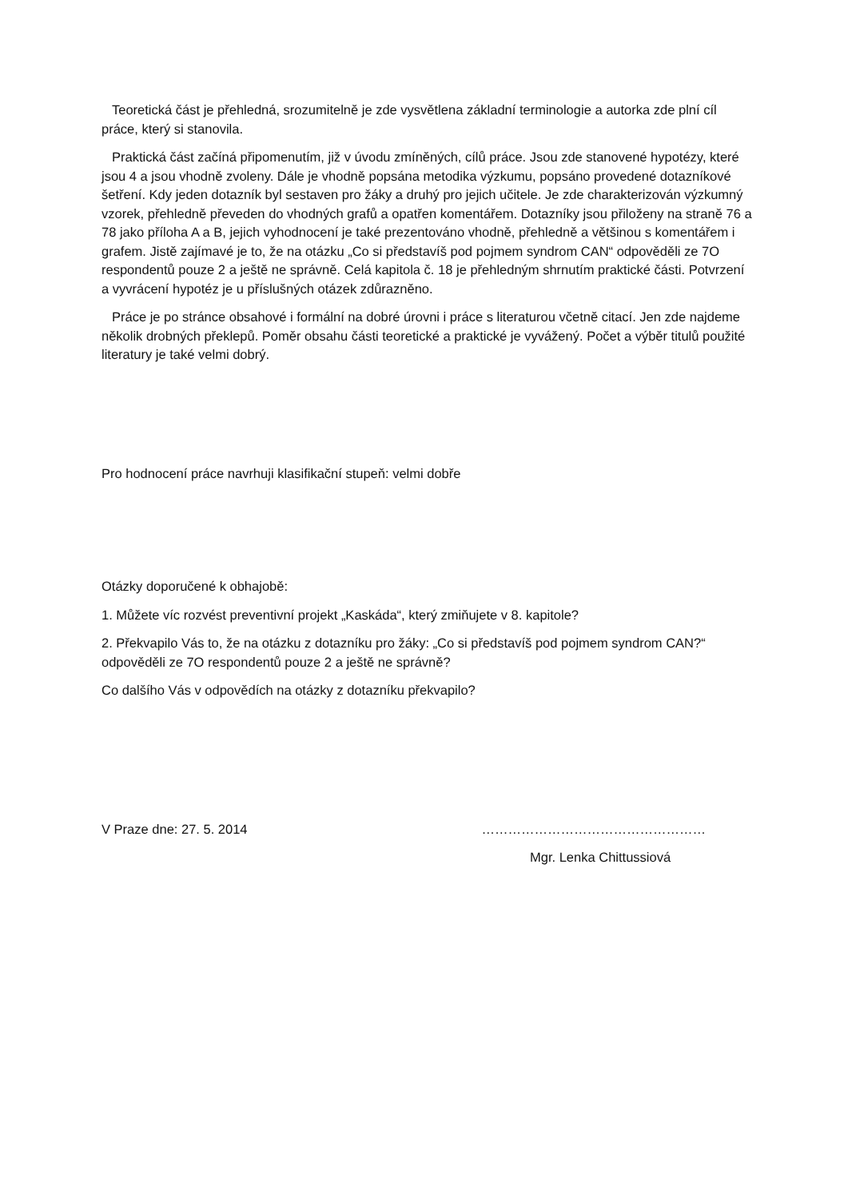Teoretická část je přehledná, srozumitelně je zde vysvětlena základní terminologie a autorka zde plní cíl práce, který si stanovila.
Praktická část začíná připomenutím, již v úvodu zmíněných, cílů práce. Jsou zde stanovené hypotézy, které jsou 4 a jsou vhodně zvoleny. Dále je vhodně popsána metodika výzkumu, popsáno provedené dotazníkové šetření. Kdy jeden dotazník byl sestaven pro žáky a druhý pro jejich učitele. Je zde charakterizován výzkumný vzorek, přehledně převeden do vhodných grafů a opatřen komentářem. Dotazníky jsou přiloženy na straně 76 a 78 jako příloha A a B, jejich vyhodnocení je také prezentováno vhodně, přehledně a většinou s komentářem i grafem. Jistě zajímavé je to, že na otázku „Co si představíš pod pojmem syndrom CAN“ odpověděli ze 7O respondentů pouze 2 a ještě ne správně. Celá kapitola č. 18 je přehledným shrnutím praktické části. Potvrzení a vyvrácení hypotéz je u příslušných otázek zdůrazněno.
Práce je po stránce obsahové i formální na dobré úrovni i práce s literaturou včetně citací. Jen zde najdeme několik drobných překlepů. Poměr obsahu části teoretické a praktické je vyvážený. Počet a výběr titulů použité literatury je také velmi dobrý.
Pro hodnocení práce navrhuji klasifikační stupeň: velmi dobře
Otázky doporučené k obhajobě:
1. Můžete víc rozvést preventivní projekt „Kaskáda“, který zmiňujete v 8. kapitole?
2. Překvapilo Vás to, že na otázku z dotazníku pro žáky: „Co si představíš pod pojmem syndrom CAN?“ odpověděli ze 7O respondentů pouze 2 a ještě ne správně?
Co dalšího Vás v odpovědích na otázky z dotazníku překvapilo?
V Praze dne: 27. 5. 2014 ……………………………………………
Mgr. Lenka Chittussiová